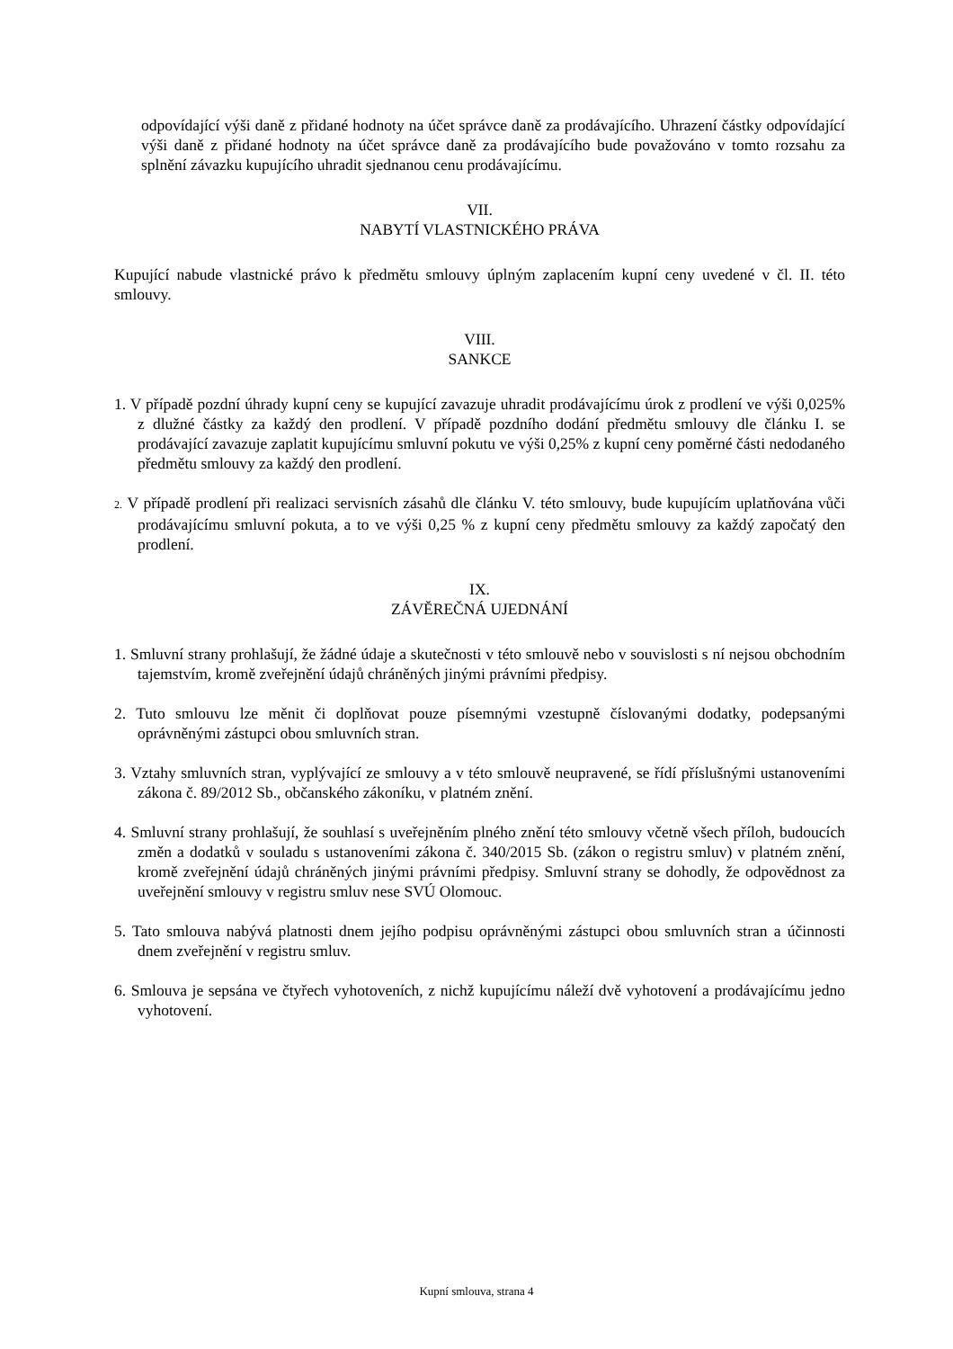odpovídající výši daně z přidané hodnoty na účet správce daně za prodávajícího. Uhrazení částky odpovídající výši daně z přidané hodnoty na účet správce daně za prodávajícího bude považováno v tomto rozsahu za splnění závazku kupujícího uhradit sjednanou cenu prodávajícímu.
VII.
NABYTÍ VLASTNICKÉHO PRÁVA
Kupující nabude vlastnické právo k předmětu smlouvy úplným zaplacením kupní ceny uvedené v čl. II. této smlouvy.
VIII.
SANKCE
1. V případě pozdní úhrady kupní ceny se kupující zavazuje uhradit prodávajícímu úrok z prodlení ve výši 0,025% z dlužné částky za každý den prodlení. V případě pozdního dodání předmětu smlouvy dle článku I. se prodávající zavazuje zaplatit kupujícímu smluvní pokutu ve výši 0,25% z kupní ceny poměrné části nedodaného předmětu smlouvy za každý den prodlení.
2. V případě prodlení při realizaci servisních zásahů dle článku V. této smlouvy, bude kupujícím uplatňována vůči prodávajícímu smluvní pokuta, a to ve výši 0,25 % z kupní ceny předmětu smlouvy za každý započatý den prodlení.
IX.
ZÁVĚREČNÁ UJEDNÁNÍ
1. Smluvní strany prohlašují, že žádné údaje a skutečnosti v této smlouvě nebo v souvislosti s ní nejsou obchodním tajemstvím, kromě zveřejnění údajů chráněných jinými právními předpisy.
2. Tuto smlouvu lze měnit či doplňovat pouze písemnými vzestupně číslovanými dodatky, podepsanými oprávněnými zástupci obou smluvních stran.
3. Vztahy smluvních stran, vyplývající ze smlouvy a v této smlouvě neupravené, se řídí příslušnými ustanoveními zákona č. 89/2012 Sb., občanského zákoníku, v platném znění.
4. Smluvní strany prohlašují, že souhlasí s uveřejněním plného znění této smlouvy včetně všech příloh, budoucích změn a dodatků v souladu s ustanoveními zákona č. 340/2015 Sb. (zákon o registru smluv) v platném znění, kromě zveřejnění údajů chráněných jinými právními předpisy. Smluvní strany se dohodly, že odpovědnost za uveřejnění smlouvy v registru smluv nese SVÚ Olomouc.
5. Tato smlouva nabývá platnosti dnem jejího podpisu oprávněnými zástupci obou smluvních stran a účinnosti dnem zveřejnění v registru smluv.
6. Smlouva je sepsána ve čtyřech vyhotoveních, z nichž kupujícímu náleží dvě vyhotovení a prodávajícímu jedno vyhotovení.
Kupní smlouva, strana 4